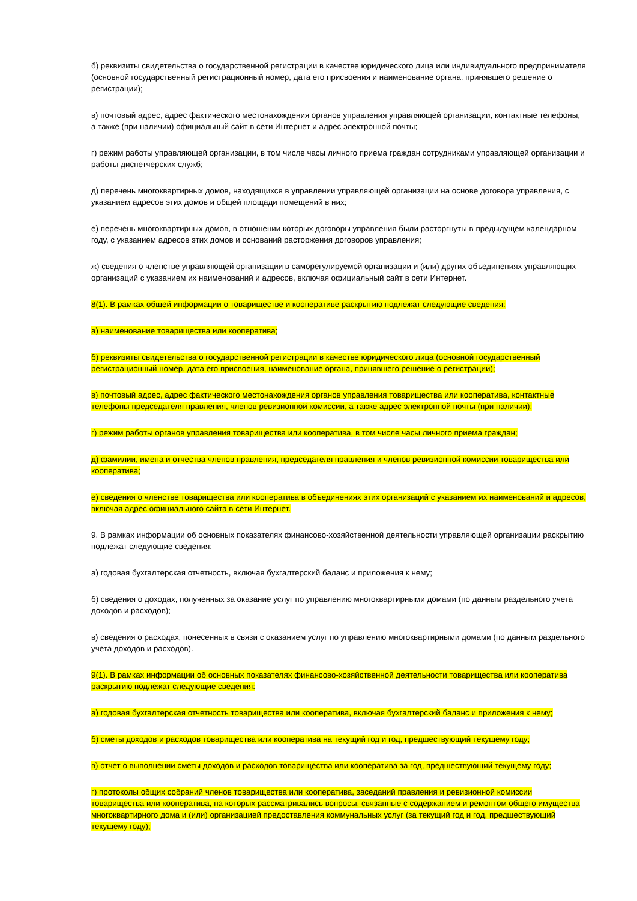б) реквизиты свидетельства о государственной регистрации в качестве юридического лица или индивидуального предпринимателя (основной государственный регистрационный номер, дата его присвоения и наименование органа, принявшего решение о регистрации);
в) почтовый адрес, адрес фактического местонахождения органов управления управляющей организации, контактные телефоны, а также (при наличии) официальный сайт в сети Интернет и адрес электронной почты;
г) режим работы управляющей организации, в том числе часы личного приема граждан сотрудниками управляющей организации и работы диспетчерских служб;
д) перечень многоквартирных домов, находящихся в управлении управляющей организации на основе договора управления, с указанием адресов этих домов и общей площади помещений в них;
е) перечень многоквартирных домов, в отношении которых договоры управления были расторгнуты в предыдущем календарном году, с указанием адресов этих домов и оснований расторжения договоров управления;
ж) сведения о членстве управляющей организации в саморегулируемой организации и (или) других объединениях управляющих организаций с указанием их наименований и адресов, включая официальный сайт в сети Интернет.
8(1). В рамках общей информации о товариществе и кооперативе раскрытию подлежат следующие сведения:
а) наименование товарищества или кооператива;
б) реквизиты свидетельства о государственной регистрации в качестве юридического лица (основной государственный регистрационный номер, дата его присвоения, наименование органа, принявшего решение о регистрации);
в) почтовый адрес, адрес фактического местонахождения органов управления товарищества или кооператива, контактные телефоны председателя правления, членов ревизионной комиссии, а также адрес электронной почты (при наличии);
г) режим работы органов управления товарищества или кооператива, в том числе часы личного приема граждан;
д) фамилии, имена и отчества членов правления, председателя правления и членов ревизионной комиссии товарищества или кооператива;
е) сведения о членстве товарищества или кооператива в объединениях этих организаций с указанием их наименований и адресов, включая адрес официального сайта в сети Интернет.
9. В рамках информации об основных показателях финансово-хозяйственной деятельности управляющей организации раскрытию подлежат следующие сведения:
а) годовая бухгалтерская отчетность, включая бухгалтерский баланс и приложения к нему;
б) сведения о доходах, полученных за оказание услуг по управлению многоквартирными домами (по данным раздельного учета доходов и расходов);
в) сведения о расходах, понесенных в связи с оказанием услуг по управлению многоквартирными домами (по данным раздельного учета доходов и расходов).
9(1). В рамках информации об основных показателях финансово-хозяйственной деятельности товарищества или кооператива раскрытию подлежат следующие сведения:
а) годовая бухгалтерская отчетность товарищества или кооператива, включая бухгалтерский баланс и приложения к нему;
б) сметы доходов и расходов товарищества или кооператива на текущий год и год, предшествующий текущему году;
в) отчет о выполнении сметы доходов и расходов товарищества или кооператива за год, предшествующий текущему году;
г) протоколы общих собраний членов товарищества или кооператива, заседаний правления и ревизионной комиссии товарищества или кооператива, на которых рассматривались вопросы, связанные с содержанием и ремонтом общего имущества многоквартирного дома и (или) организацией предоставления коммунальных услуг (за текущий год и год, предшествующий текущему году);